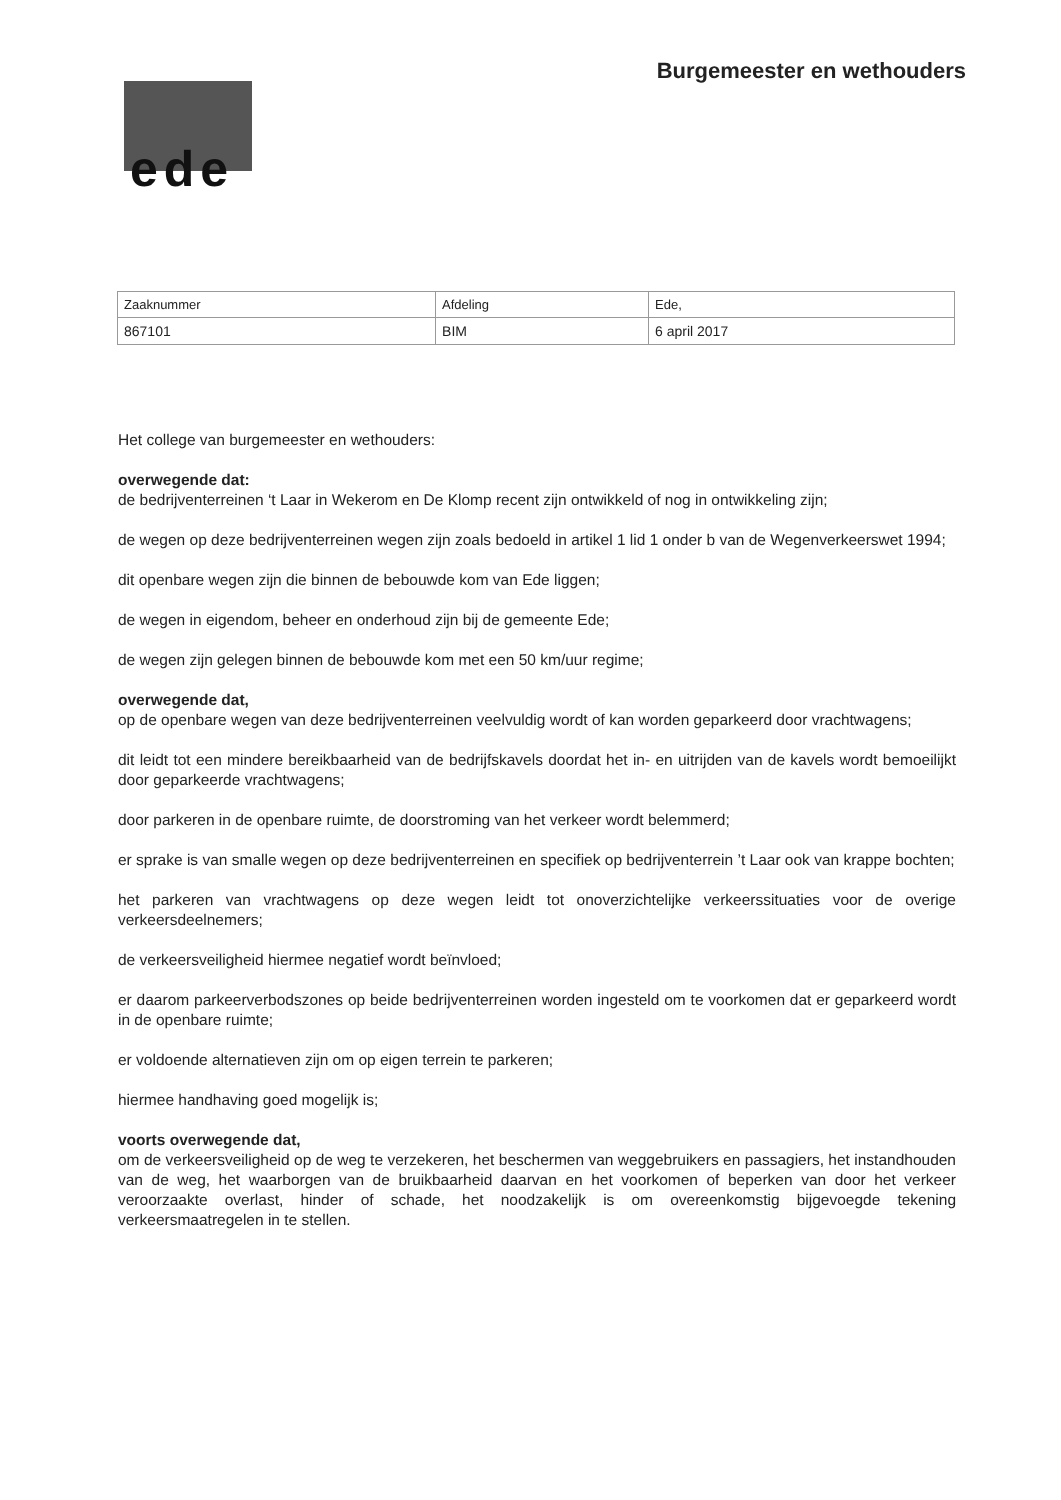Burgemeester en wethouders
ede
| Zaaknummer | Afdeling | Ede, |
| 867101 | BIM | 6 april 2017 |
Het college van burgemeester en wethouders:
overwegende dat:
de bedrijventerreinen ‘t Laar in Wekerom en De Klomp recent zijn ontwikkeld of nog in ontwikkeling zijn;
de wegen op deze bedrijventerreinen wegen zijn zoals bedoeld in artikel 1 lid 1 onder b van de Wegenverkeerswet 1994;
dit openbare wegen zijn die binnen de bebouwde kom van Ede liggen;
de wegen in eigendom, beheer en onderhoud zijn bij de gemeente Ede;
de wegen zijn gelegen binnen de bebouwde kom met een 50 km/uur regime;
overwegende dat,
op de openbare wegen van deze bedrijventerreinen veelvuldig wordt of kan worden geparkeerd door vrachtwagens;
dit leidt tot een mindere bereikbaarheid van de bedrijfskavels doordat het in- en uitrijden van de kavels wordt bemoeilijkt door geparkeerde vrachtwagens;
door parkeren in de openbare ruimte, de doorstroming van het verkeer wordt belemmerd;
er sprake is van smalle wegen op deze bedrijventerreinen en specifiek op bedrijventerrein ’t Laar ook van krappe bochten;
het parkeren van vrachtwagens op deze wegen leidt tot onoverzichtelijke verkeerssituaties voor de overige verkeersdeelnemers;
de verkeersveiligheid hiermee negatief wordt beïnvloed;
er daarom parkeerverbodszones op beide bedrijventerreinen worden ingesteld om te voorkomen dat er geparkeerd wordt in de openbare ruimte;
er voldoende alternatieven zijn om op eigen terrein te parkeren;
hiermee handhaving goed mogelijk is;
voorts overwegende dat,
om de verkeersveiligheid op de weg te verzekeren, het beschermen van weggebruikers en passagiers, het instandhouden van de weg, het waarborgen van de bruikbaarheid daarvan en het voorkomen of beperken van door het verkeer veroorzaakte overlast, hinder of schade, het noodzakelijk is om overeenkomstig bijgevoegde tekening verkeersmaatregelen in te stellen.